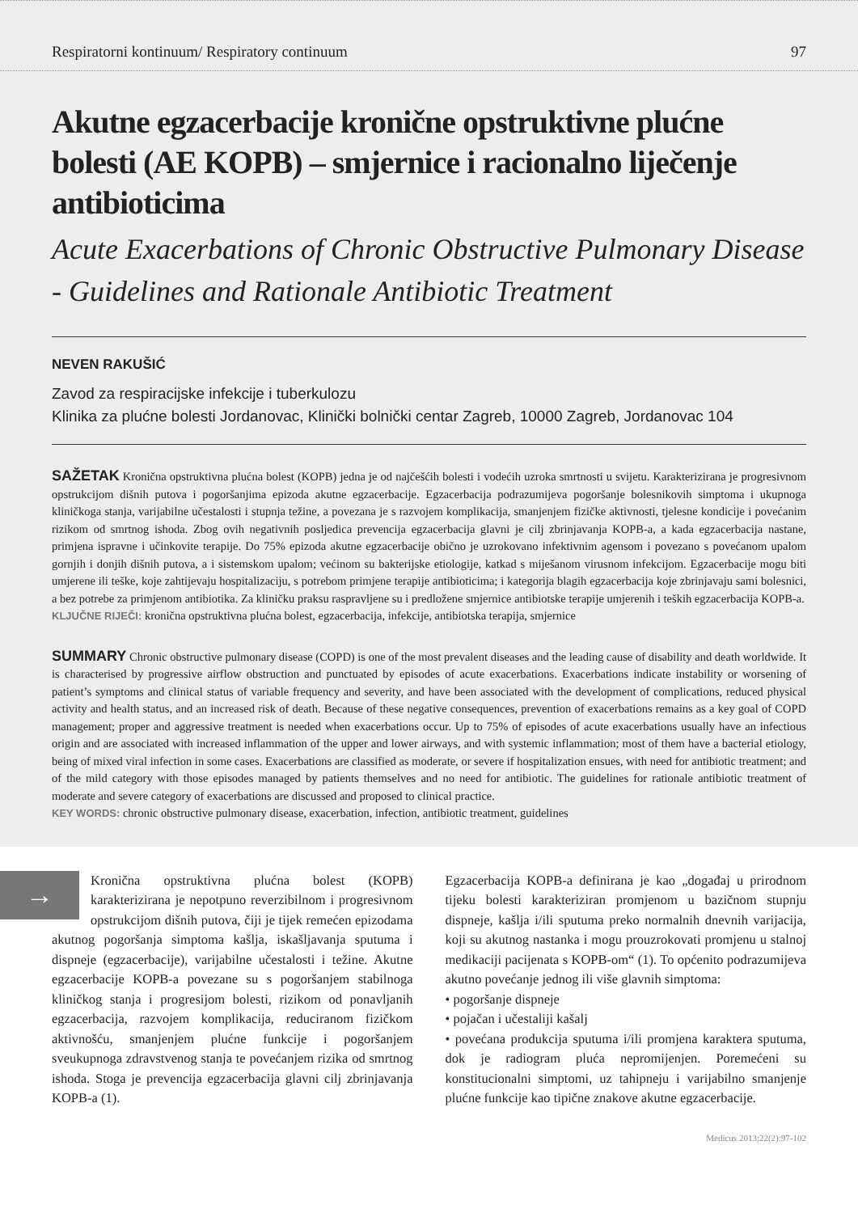Respiratorni kontinuum/ Respiratory continuum 97
Akutne egzacerbacije kronične opstruktivne plućne bolesti (AE KOPB) – smjernice i racionalno liječenje antibioticima
Acute Exacerbations of Chronic Obstructive Pulmonary Disease - Guidelines and Rationale Antibiotic Treatment
NEVEN RAKUŠIĆ
Zavod za respiracijske infekcije i tuberkulozu
Klinika za plućne bolesti Jordanovac, Klinički bolnički centar Zagreb, 10000 Zagreb, Jordanovac 104
SAŽETAK Kronična opstruktivna plućna bolest (KOPB) jedna je od najčešćih bolesti i vodećih uzroka smrtnosti u svijetu. Karakterizirana je progresivnom opstrukcijom dišnih putova i pogoršanjima epizoda akutne egzacerbacije. Egzacerbacija podrazumijeva pogoršanje bolesnikovih simptoma i ukupnoga kliničkoga stanja, varijabilne učestalosti i stupnja težine, a povezana je s razvojem komplikacija, smanjenjem fizičke aktivnosti, tjelesne kondicije i povećanim rizikom od smrtnog ishoda. Zbog ovih negativnih posljedica prevencija egzacerbacija glavni je cilj zbrinjavanja KOPB-a, a kada egzacerbacija nastane, primjena ispravne i učinkovite terapije. Do 75% epizoda akutne egzacerbacije obično je uzrokovano infektivnim agensom i povezano s povećanom upalom gornjih i donjih dišnih putova, a i sistemskom upalom; većinom su bakterijske etiologije, katkad s miješanom virusnom infekcijom. Egzacerbacije mogu biti umjerene ili teške, koje zahtijevaju hospitalizaciju, s potrebom primjene terapije antibioticima; i kategorija blagih egzacerbacija koje zbrinjavaju sami bolesnici, a bez potrebe za primjenom antibiotika. Za kliničku praksu raspravljene su i predložene smjernice antibiotske terapije umjerenih i teških egzacerbacija KOPB-a.
KLJUČNE RIJEČI: kronična opstruktivna plućna bolest, egzacerbacija, infekcije, antibiotska terapija, smjernice
SUMMARY Chronic obstructive pulmonary disease (COPD) is one of the most prevalent diseases and the leading cause of disability and death worldwide. It is characterised by progressive airflow obstruction and punctuated by episodes of acute exacerbations. Exacerbations indicate instability or worsening of patient’s symptoms and clinical status of variable frequency and severity, and have been associated with the development of complications, reduced physical activity and health status, and an increased risk of death. Because of these negative consequences, prevention of exacerbations remains as a key goal of COPD management; proper and aggressive treatment is needed when exacerbations occur. Up to 75% of episodes of acute exacerbations usually have an infectious origin and are associated with increased inflammation of the upper and lower airways, and with systemic inflammation; most of them have a bacterial etiology, being of mixed viral infection in some cases. Exacerbations are classified as moderate, or severe if hospitalization ensues, with need for antibiotic treatment; and of the mild category with those episodes managed by patients themselves and no need for antibiotic. The guidelines for rationale antibiotic treatment of moderate and severe category of exacerbations are discussed and proposed to clinical practice.
KEY WORDS: chronic obstructive pulmonary disease, exacerbation, infection, antibiotic treatment, guidelines
→
Kronična opstruktivna plućna bolest (KOPB) karakterizirana je nepotpuno reverzibilnom i progresivnom opstrukcijom dišnih putova, čiji je tijek remećen epizodama akutnog pogoršanja simptoma kašlja, iskašljavanja sputuma i dispneje (egzacerbacije), varijabilne učestalosti i težine. Akutne egzacerbacije KOPB-a povezane su s pogoršanjem stabilnoga kliničkog stanja i progresijom bolesti, rizikom od ponavljanih egzacerbacija, razvojem komplikacija, reduciranom fizičkom aktivnošću, smanjenjem plućne funkcije i pogoršanjem sveukupnoga zdravstvenog stanja te povećanjem rizika od smrtnog ishoda. Stoga je prevencija egzacerbacija glavni cilj zbrinjavanja KOPB-a (1).
Egzacerbacija KOPB-a definirana je kao „događaj u prirodnom tijeku bolesti karakteriziran promjenom u bazičnom stupnju dispneje, kašlja i/ili sputuma preko normalnih dnevnih varijacija, koji su akutnog nastanka i mogu prouzrokovati promjenu u stalnoj medikaciji pacijenata s KOPB-om“ (1). To općenito podrazumijeva akutno povećanje jednog ili više glavnih simptoma:
• pogoršanje dispneje
• pojačan i učestaliji kašalj
• povećana produkcija sputuma i/ili promjena karaktera sputuma, dok je radiogram pluća nepromijenjen. Poremećeni su konstitucionalni simptomi, uz tahipneju i varijabilno smanjenje plućne funkcije kao tipične znakove akutne egzacerbacije.
Medicus 2013;22(2):97-102